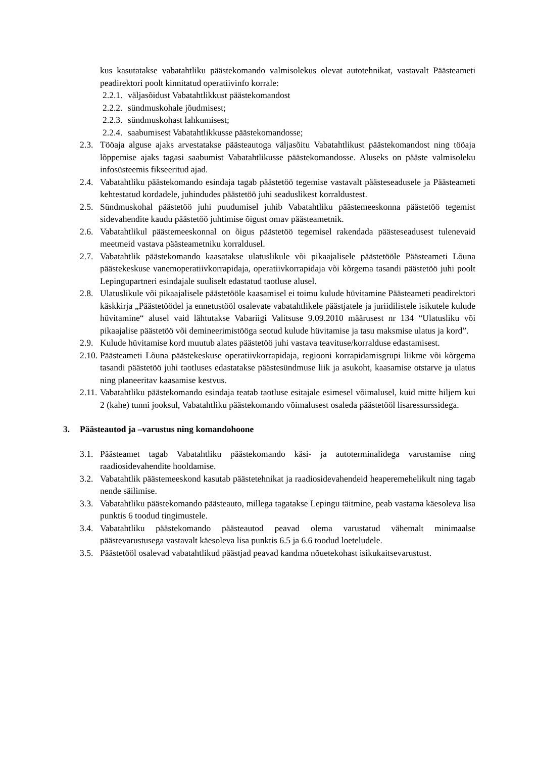kus kasutatakse vabatahtliku päästekomando valmisolekus olevat autotehnikat, vastavalt Päästeameti peadirektori poolt kinnitatud operatiivinfo korrale:
2.2.1. väljasõidust Vabatahtlikkust päästekomandost
2.2.2. sündmuskohale jõudmisest;
2.2.3. sündmuskohast lahkumisest;
2.2.4. saabumisest Vabatahtlikkusse päästekomandosse;
2.3.
Tööaja alguse ajaks arvestatakse päästeautoga väljasõitu Vabatahtlikust päästekomandost ning tööaja lõppemise ajaks tagasi saabumist Vabatahtlikusse päästekomandosse. Aluseks on pääste valmisoleku infosüsteemis fikseeritud ajad.
2.4.
Vabatahtliku päästekomando esindaja tagab päästetöö tegemise vastavalt päästeseadusele ja Päästeameti kehtestatud kordadele, juhindudes päästetöö juhi seaduslikest korraldustest.
2.5.
Sündmuskohal päästetöö juhi puudumisel juhib Vabatahtliku päästemeeskonna päästetöö tegemist sidevahendite kaudu päästetöö juhtimise õigust omav päästeametnik.
2.6.
Vabatahtlikul päästemeeskonnal on õigus päästetöö tegemisel rakendada päästeseadusest tulenevaid meetmeid vastava päästeametniku korraldusel.
2.7.
Vabatahtlik päästekomando kaasatakse ulatuslikule või pikaajalisele päästetööle Päästeameti Lõuna päästekeskuse vanemoperatiivkorrapidaja, operatiivkorrapidaja või kõrgema tasandi päästetöö juhi poolt Lepingupartneri esindajale suuliselt edastatud taotluse alusel.
2.8.
Ulatuslikule või pikaajalisele päästetööle kaasamisel ei toimu kulude hüvitamine Päästeameti peadirektori käskkirja „Päästetöödel ja ennetustööl osalevate vabatahtlikele päästjatele ja juriidilistele isikutele kulude hüvitamine“ alusel vaid lähtutakse Vabariigi Valitsuse 9.09.2010 määrusest nr 134 “Ulatusliku või pikaajalise päästetöö või demineerimistööga seotud kulude hüvitamise ja tasu maksmise ulatus ja kord”.
2.9.
Kulude hüvitamise kord muutub alates päästetöö juhi vastava teavituse/korralduse edastamisest.
2.10.
Päästeameti Lõuna päästekeskuse operatiivkorrapidaja, regiooni korrapidamisgrupi liikme või kõrgema tasandi päästetöö juhi taotluses edastatakse päästesündmuse liik ja asukoht, kaasamise otstarve ja ulatus ning planeeritav kaasamise kestvus.
2.11.
Vabatahtliku päästekomando esindaja teatab taotluse esitajale esimesel võimalusel, kuid mitte hiljem kui 2 (kahe) tunni jooksul, Vabatahtliku päästekomando võimalusest osaleda päästetööl lisaressurssidega.
3. Päästeautod ja –varustus ning komandohoone
3.1.
Päästeamet tagab Vabatahtliku päästekomando käsi- ja autoterminalidega varustamise ning raadiosidevahendite hooldamise.
3.2.
Vabatahtlik päästemeeskond kasutab päästetehnikat ja raadiosidevahendeid heaperemehelikult ning tagab nende säilimise.
3.3.
Vabatahtliku päästekomando päästeauto, millega tagatakse Lepingu täitmine, peab vastama käesoleva lisa punktis 6 toodud tingimustele.
3.4.
Vabatahtliku päästekomando päästeautod peavad olema varustatud vähemalt minimaalse päästevarustusega vastavalt käesoleva lisa punktis 6.5 ja 6.6 toodud loeteludele.
3.5.
Päästetööl osalevad vabatahtlikud päästjad peavad kandma nõuetekohast isikukaitsevarustust.